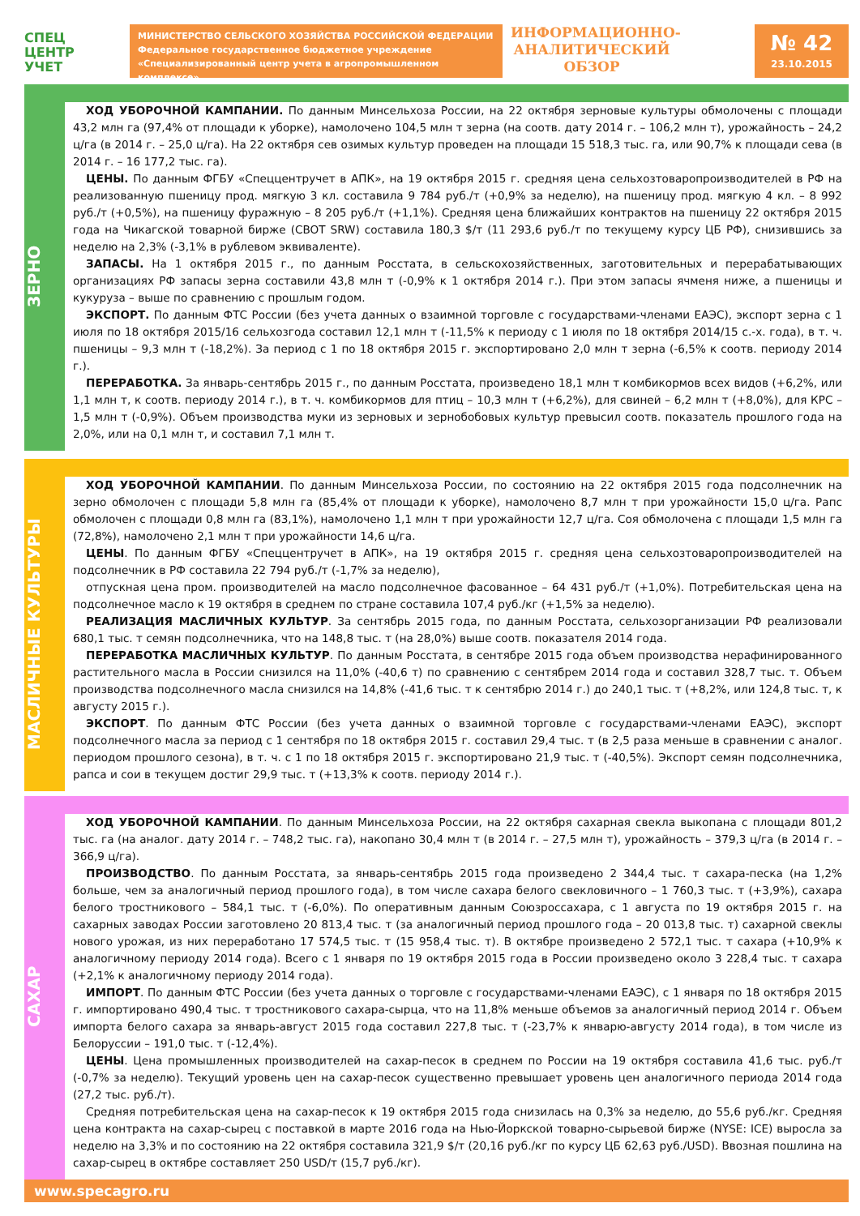СПЕЦ
ЦЕНТР
УЧЕТ
МИНИСТЕРСТВО СЕЛЬСКОГО ХОЗЯЙСТВА РОССИЙСКОЙ ФЕДЕРАЦИИ
Федеральное государственное бюджетное учреждение
«Специализированный центр учета в агропромышленном комплексе»
ИНФОРМАЦИОННО-
АНАЛИТИЧЕСКИЙ
ОБЗОР
№ 42
23.10.2015
ЗЕРНО
ХОД УБОРОЧНОЙ КАМПАНИИ. По данным Минсельхоза России, на 22 октября зерновые культуры обмолочены с площади 43,2 млн га (97,4% от площади к уборке), намолочено 104,5 млн т зерна (на соотв. дату 2014 г. – 106,2 млн т), урожайность – 24,2 ц/га (в 2014 г. – 25,0 ц/га). На 22 октября сев озимых культур проведен на площади 15 518,3 тыс. га, или 90,7% к площади сева (в 2014 г. – 16 177,2 тыс. га).
ЦЕНЫ. По данным ФГБУ «Спеццентручет в АПК», на 19 октября 2015 г. средняя цена сельхозтоваропроизводителей в РФ на реализованную пшеницу прод. мягкую 3 кл. составила 9 784 руб./т (+0,9% за неделю), на пшеницу прод. мягкую 4 кл. – 8 992 руб./т (+0,5%), на пшеницу фуражную – 8 205 руб./т (+1,1%). Средняя цена ближайших контрактов на пшеницу 22 октября 2015 года на Чикагской товарной бирже (CBOT SRW) составила 180,3 $/т (11 293,6 руб./т по текущему курсу ЦБ РФ), снизившись за неделю на 2,3% (-3,1% в рублевом эквиваленте).
ЗАПАСЫ. На 1 октября 2015 г., по данным Росстата, в сельскохозяйственных, заготовительных и перерабатывающих организациях РФ запасы зерна составили 43,8 млн т (-0,9% к 1 октября 2014 г.). При этом запасы ячменя ниже, а пшеницы и кукуруза – выше по сравнению с прошлым годом.
ЭКСПОРТ. По данным ФТС России (без учета данных о взаимной торговле с государствами-членами ЕАЭС), экспорт зерна с 1 июля по 18 октября 2015/16 сельхозгода составил 12,1 млн т (-11,5% к периоду с 1 июля по 18 октября 2014/15 с.-х. года), в т. ч. пшеницы – 9,3 млн т (-18,2%). За период с 1 по 18 октября 2015 г. экспортировано 2,0 млн т зерна (-6,5% к соотв. периоду 2014 г.).
ПЕРЕРАБОТКА. За январь-сентябрь 2015 г., по данным Росстата, произведено 18,1 млн т комбикормов всех видов (+6,2%, или 1,1 млн т, к соотв. периоду 2014 г.), в т. ч. комбикормов для птиц – 10,3 млн т (+6,2%), для свиней – 6,2 млн т (+8,0%), для КРС – 1,5 млн т (-0,9%). Объем производства муки из зерновых и зернобобовых культур превысил соотв. показатель прошлого года на 2,0%, или на 0,1 млн т, и составил 7,1 млн т.
МАСЛИЧНЫЕ КУЛЬТУРЫ
ХОД УБОРОЧНОЙ КАМПАНИИ. По данным Минсельхоза России, по состоянию на 22 октября 2015 года подсолнечник на зерно обмолочен с площади 5,8 млн га (85,4% от площади к уборке), намолочено 8,7 млн т при урожайности 15,0 ц/га. Рапс обмолочен с площади 0,8 млн га (83,1%), намолочено 1,1 млн т при урожайности 12,7 ц/га. Соя обмолочена с площади 1,5 млн га (72,8%), намолочено 2,1 млн т при урожайности 14,6 ц/га.
ЦЕНЫ. По данным ФГБУ «Спеццентручет в АПК», на 19 октября 2015 г. средняя цена сельхозтоваропроизводителей на подсолнечник в РФ составила 22 794 руб./т (-1,7% за неделю),
отпускная цена пром. производителей на масло подсолнечное фасованное – 64 431 руб./т (+1,0%). Потребительская цена на подсолнечное масло к 19 октября в среднем по стране составила 107,4 руб./кг (+1,5% за неделю).
РЕАЛИЗАЦИЯ МАСЛИЧНЫХ КУЛЬТУР. За сентябрь 2015 года, по данным Росстата, сельхозорганизации РФ реализовали 680,1 тыс. т семян подсолнечника, что на 148,8 тыс. т (на 28,0%) выше соотв. показателя 2014 года.
ПЕРЕРАБОТКА МАСЛИЧНЫХ КУЛЬТУР. По данным Росстата, в сентябре 2015 года объем производства нерафинированного растительного масла в России снизился на 11,0% (-40,6 т) по сравнению с сентябрем 2014 года и составил 328,7 тыс. т. Объем производства подсолнечного масла снизился на 14,8% (-41,6 тыс. т к сентябрю 2014 г.) до 240,1 тыс. т (+8,2%, или 124,8 тыс. т, к августу 2015 г.).
ЭКСПОРТ. По данным ФТС России (без учета данных о взаимной торговле с государствами-членами ЕАЭС), экспорт подсолнечного масла за период с 1 сентября по 18 октября 2015 г. составил 29,4 тыс. т (в 2,5 раза меньше в сравнении с аналог. периодом прошлого сезона), в т. ч. с 1 по 18 октября 2015 г. экспортировано 21,9 тыс. т (-40,5%). Экспорт семян подсолнечника, рапса и сои в текущем достиг 29,9 тыс. т (+13,3% к соотв. периоду 2014 г.).
САХАР
ХОД УБОРОЧНОЙ КАМПАНИИ. По данным Минсельхоза России, на 22 октября сахарная свекла выкопана с площади 801,2 тыс. га (на аналог. дату 2014 г. – 748,2 тыс. га), накопано 30,4 млн т (в 2014 г. – 27,5 млн т), урожайность – 379,3 ц/га (в 2014 г. – 366,9 ц/га).
ПРОИЗВОДСТВО. По данным Росстата, за январь-сентябрь 2015 года произведено 2 344,4 тыс. т сахара-песка (на 1,2% больше, чем за аналогичный период прошлого года), в том числе сахара белого свекловичного – 1 760,3 тыс. т (+3,9%), сахара белого тростникового – 584,1 тыс. т (-6,0%). По оперативным данным Союзроссахара, с 1 августа по 19 октября 2015 г. на сахарных заводах России заготовлено 20 813,4 тыс. т (за аналогичный период прошлого года – 20 013,8 тыс. т) сахарной свеклы нового урожая, из них переработано 17 574,5 тыс. т (15 958,4 тыс. т). В октябре произведено 2 572,1 тыс. т сахара (+10,9% к аналогичному периоду 2014 года). Всего с 1 января по 19 октября 2015 года в России произведено около 3 228,4 тыс. т сахара (+2,1% к аналогичному периоду 2014 года).
ИМПОРТ. По данным ФТС России (без учета данных о торговле с государствами-членами ЕАЭС), с 1 января по 18 октября 2015 г. импортировано 490,4 тыс. т тростникового сахара-сырца, что на 11,8% меньше объемов за аналогичный период 2014 г. Объем импорта белого сахара за январь-август 2015 года составил 227,8 тыс. т (-23,7% к январю-августу 2014 года), в том числе из Белоруссии – 191,0 тыс. т (-12,4%).
ЦЕНЫ. Цена промышленных производителей на сахар-песок в среднем по России на 19 октября составила 41,6 тыс. руб./т (-0,7% за неделю). Текущий уровень цен на сахар-песок существенно превышает уровень цен аналогичного периода 2014 года (27,2 тыс. руб./т).
Средняя потребительская цена на сахар-песок к 19 октября 2015 года снизилась на 0,3% за неделю, до 55,6 руб./кг. Средняя цена контракта на сахар-сырец с поставкой в марте 2016 года на Нью-Йоркской товарно-сырьевой бирже (NYSE: ICE) выросла за неделю на 3,3% и по состоянию на 22 октября составила 321,9 $/т (20,16 руб./кг по курсу ЦБ 62,63 руб./USD). Ввозная пошлина на сахар-сырец в октябре составляет 250 USD/т (15,7 руб./кг).
www.specagro.ru